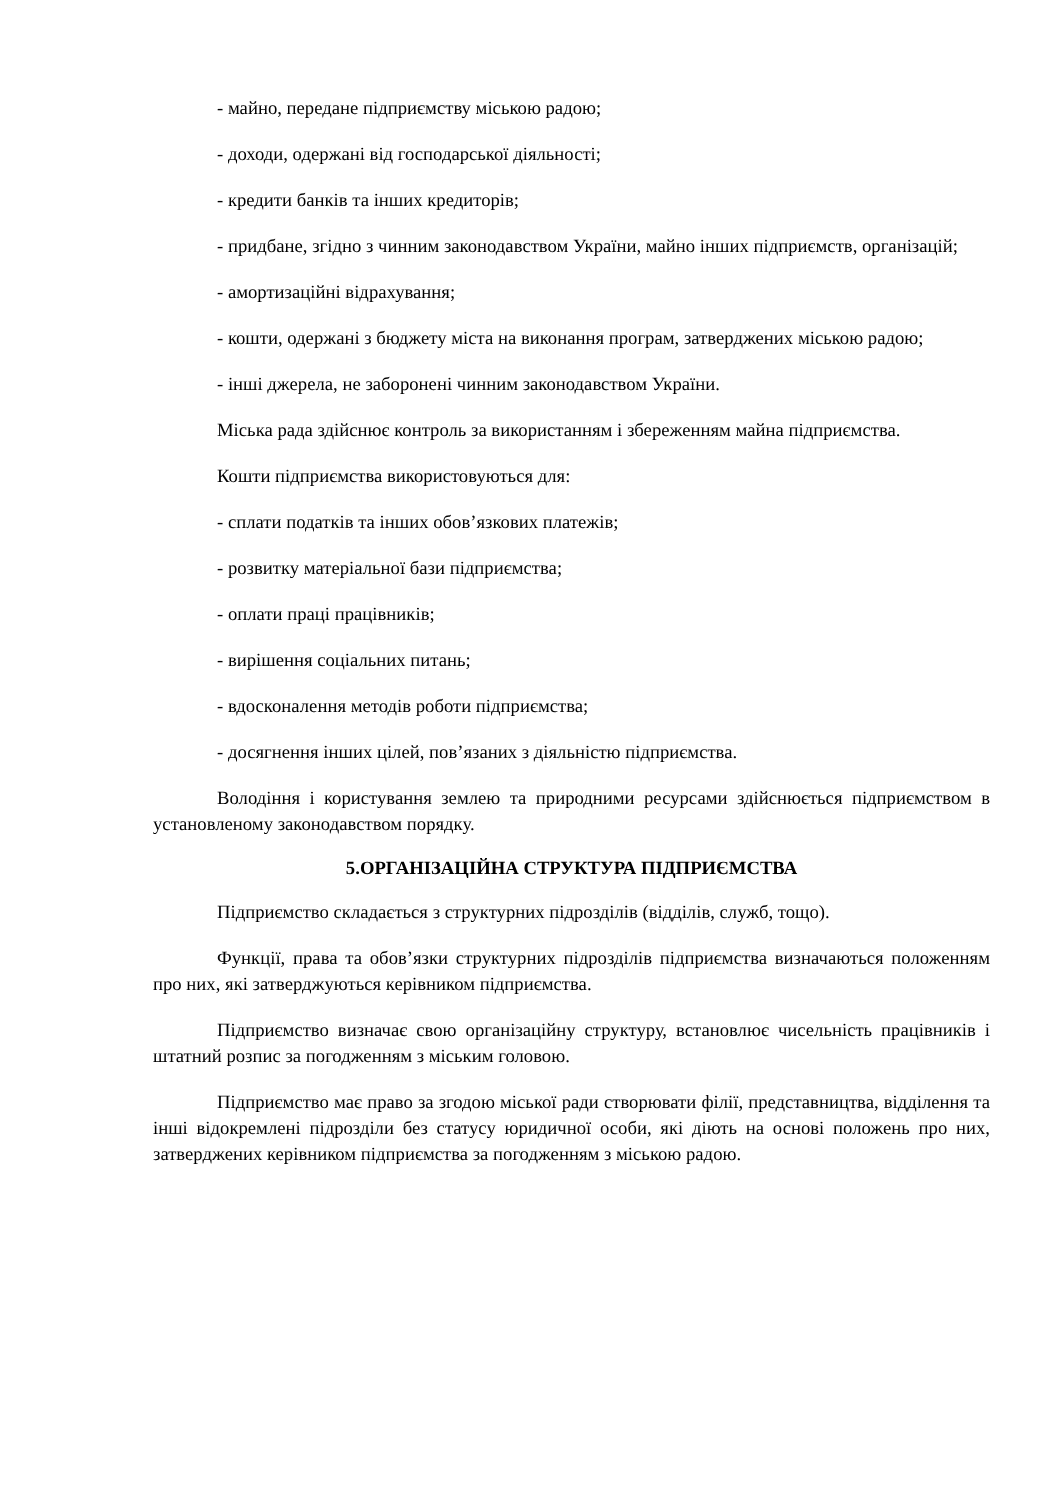- майно, передане підприємству міською радою;
- доходи, одержані від господарської діяльності;
- кредити банків та інших кредиторів;
- придбане, згідно з чинним законодавством України, майно інших підприємств, організацій;
- амортизаційні відрахування;
- кошти, одержані з бюджету міста на виконання програм, затверджених міською радою;
- інші джерела, не заборонені чинним законодавством України.
Міська рада здійснює контроль за використанням і збереженням майна підприємства.
Кошти підприємства використовуються для:
- сплати податків та інших обов’язкових платежів;
- розвитку матеріальної бази підприємства;
- оплати праці працівників;
- вирішення соціальних питань;
- вдосконалення методів роботи підприємства;
- досягнення інших цілей, пов’язаних з діяльністю підприємства.
Володіння і користування землею та природними ресурсами здійснюється підприємством в установленому законодавством порядку.
5.ОРГАНІЗАЦІЙНА СТРУКТУРА ПІДПРИЄМСТВА
Підприємство складається з структурних підрозділів (відділів, служб, тощо).
Функції, права та обов’язки структурних підрозділів підприємства визначаються положенням про них, які затверджуються керівником підприємства.
Підприємство визначає свою організаційну структуру, встановлює чисельність працівників і штатний розпис за погодженням з міським головою.
Підприємство має право за згодою міської ради створювати філії, представництва, відділення та інші відокремлені підрозділи без статусу юридичної особи, які діють на основі положень про них, затверджених керівником підприємства за погодженням з міською радою.